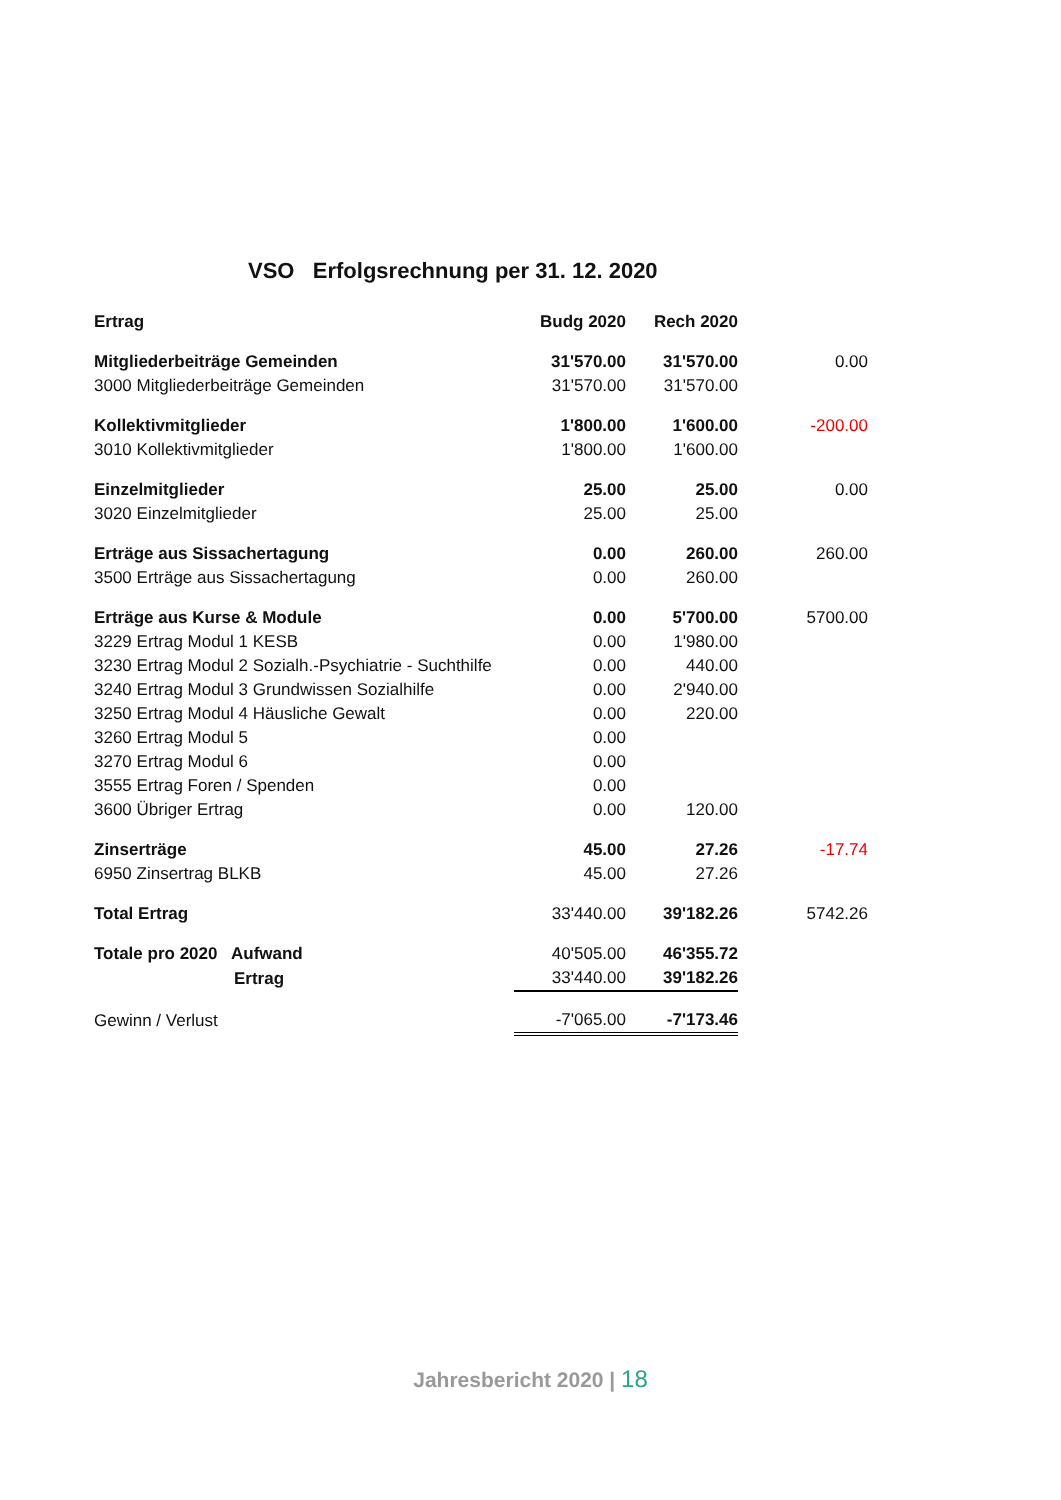VSO Erfolgsrechnung per 31. 12. 2020
| Ertrag | Budg 2020 | Rech 2020 | |
| --- | --- | --- | --- |
| Mitgliederbeiträge Gemeinden | 31'570.00 | 31'570.00 | 0.00 |
| 3000 Mitgliederbeiträge Gemeinden | 31'570.00 | 31'570.00 | |
| Kollektivmitglieder | 1'800.00 | 1'600.00 | -200.00 |
| 3010 Kollektivmitglieder | 1'800.00 | 1'600.00 | |
| Einzelmitglieder | 25.00 | 25.00 | 0.00 |
| 3020 Einzelmitglieder | 25.00 | 25.00 | |
| Erträge aus Sissachertagung | 0.00 | 260.00 | 260.00 |
| 3500 Erträge aus Sissachertagung | 0.00 | 260.00 | |
| Erträge aus Kurse & Module | 0.00 | 5'700.00 | 5700.00 |
| 3229 Ertrag Modul 1 KESB | 0.00 | 1'980.00 | |
| 3230 Ertrag Modul 2 Sozialh.-Psychiatrie - Suchthilfe | 0.00 | 440.00 | |
| 3240 Ertrag Modul 3 Grundwissen Sozialhilfe | 0.00 | 2'940.00 | |
| 3250 Ertrag Modul 4 Häusliche Gewalt | 0.00 | 220.00 | |
| 3260 Ertrag Modul 5 | 0.00 | | |
| 3270 Ertrag Modul 6 | 0.00 | | |
| 3555 Ertrag Foren / Spenden | 0.00 | | |
| 3600 Übriger Ertrag | 0.00 | 120.00 | |
| Zinserträge | 45.00 | 27.26 | -17.74 |
| 6950 Zinsertrag BLKB | 45.00 | 27.26 | |
| Total Ertrag | 33'440.00 | 39'182.26 | 5742.26 |
| Totale pro 2020 Aufwand | 40'505.00 | 46'355.72 | |
| Ertrag | 33'440.00 | 39'182.26 | |
| Gewinn / Verlust | -7'065.00 | -7'173.46 | |
Jahresbericht 2020 | 18